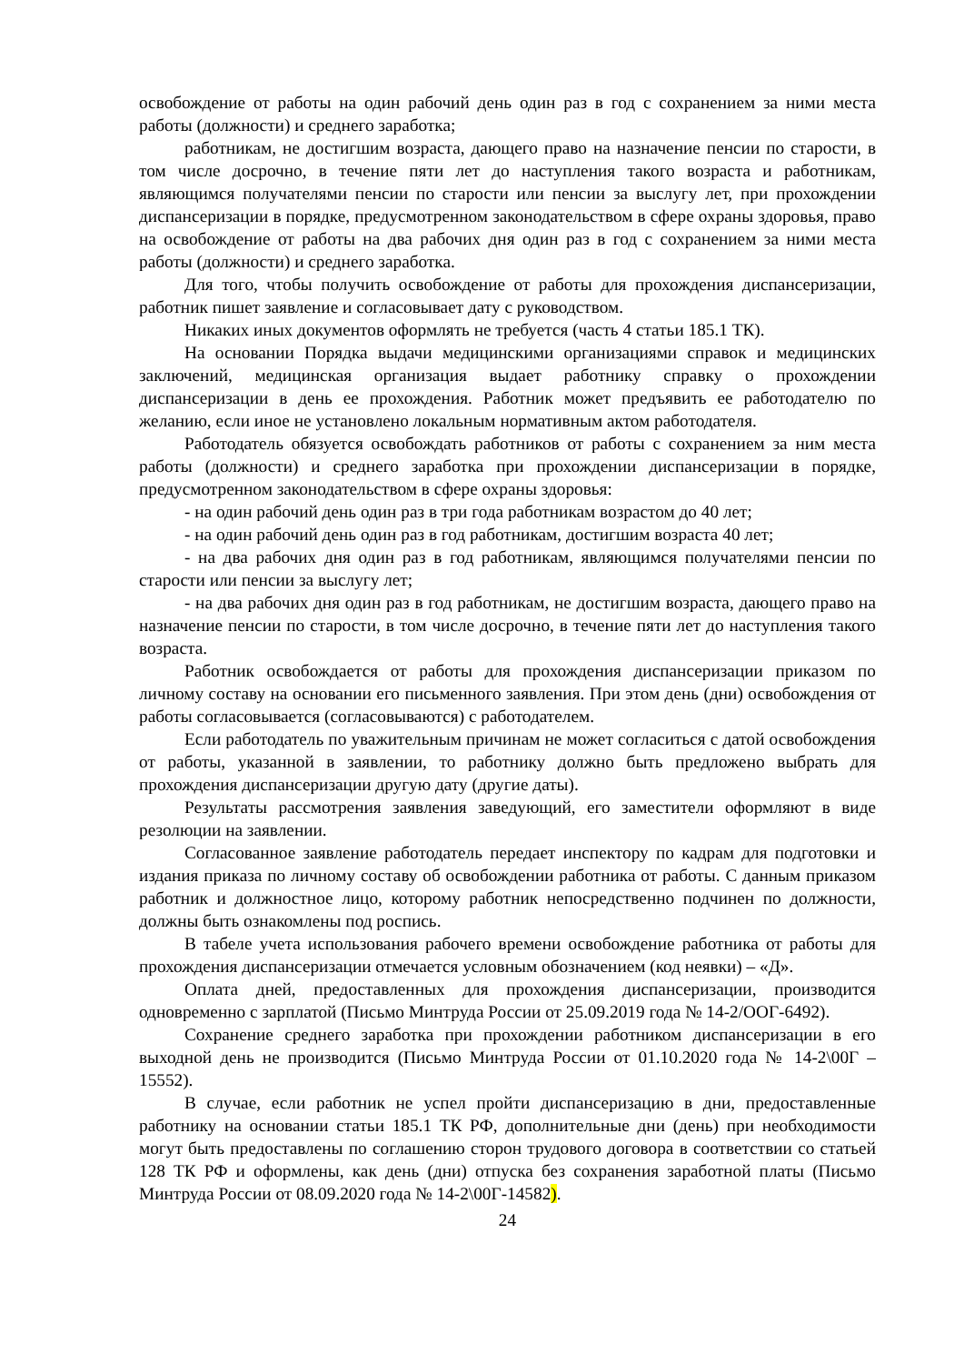освобождение от работы на один рабочий день один раз в год с сохранением за ними места работы (должности) и среднего заработка;
работникам, не достигшим возраста, дающего право на назначение пенсии по старости, в том числе досрочно, в течение пяти лет до наступления такого возраста и работникам, являющимся получателями пенсии по старости или пенсии за выслугу лет, при прохождении диспансеризации в порядке, предусмотренном законодательством в сфере охраны здоровья, право на освобождение от работы на два рабочих дня один раз в год с сохранением за ними места работы (должности) и среднего заработка.
Для того, чтобы получить освобождение от работы для прохождения диспансеризации, работник пишет заявление и согласовывает дату с руководством.
Никаких иных документов оформлять не требуется (часть 4 статьи 185.1 ТК).
На основании Порядка выдачи медицинскими организациями справок и медицинских заключений, медицинская организация выдает работнику справку о прохождении диспансеризации в день ее прохождения. Работник может предъявить ее работодателю по желанию, если иное не установлено локальным нормативным актом работодателя.
Работодатель обязуется освобождать работников от работы с сохранением за ним места работы (должности) и среднего заработка при прохождении диспансеризации в порядке, предусмотренном законодательством в сфере охраны здоровья:
- на один рабочий день один раз в три года работникам возрастом до 40 лет;
- на один рабочий день один раз в год работникам, достигшим возраста 40 лет;
- на два рабочих дня один раз в год работникам, являющимся получателями пенсии по старости или пенсии за выслугу лет;
- на два рабочих дня один раз в год работникам, не достигшим возраста, дающего право на назначение пенсии по старости, в том числе досрочно, в течение пяти лет до наступления такого возраста.
Работник освобождается от работы для прохождения диспансеризации приказом по личному составу на основании его письменного заявления. При этом день (дни) освобождения от работы согласовывается (согласовываются) с работодателем.
Если работодатель по уважительным причинам не может согласиться с датой освобождения от работы, указанной в заявлении, то работнику должно быть предложено выбрать для прохождения диспансеризации другую дату (другие даты).
Результаты рассмотрения заявления заведующий, его заместители оформляют в виде резолюции на заявлении.
Согласованное заявление работодатель передает инспектору по кадрам для подготовки и издания приказа по личному составу об освобождении работника от работы. С данным приказом работник и должностное лицо, которому работник непосредственно подчинен по должности, должны быть ознакомлены под роспись.
В табеле учета использования рабочего времени освобождение работника от работы для прохождения диспансеризации отмечается условным обозначением (код неявки) – «Д».
Оплата дней, предоставленных для прохождения диспансеризации, производится одновременно с зарплатой (Письмо Минтруда России от 25.09.2019 года № 14-2/ООГ-6492).
Сохранение среднего заработка при прохождении работником диспансеризации в его выходной день не производится (Письмо Минтруда России от 01.10.2020 года № 14-2\00Г – 15552).
В случае, если работник не успел пройти диспансеризацию в дни, предоставленные работнику на основании статьи 185.1 ТК РФ, дополнительные дни (день) при необходимости могут быть предоставлены по соглашению сторон трудового договора в соответствии со статьей 128 ТК РФ и оформлены, как день (дни) отпуска без сохранения заработной платы (Письмо Минтруда России от 08.09.2020 года № 14-2\00Г-14582).
24